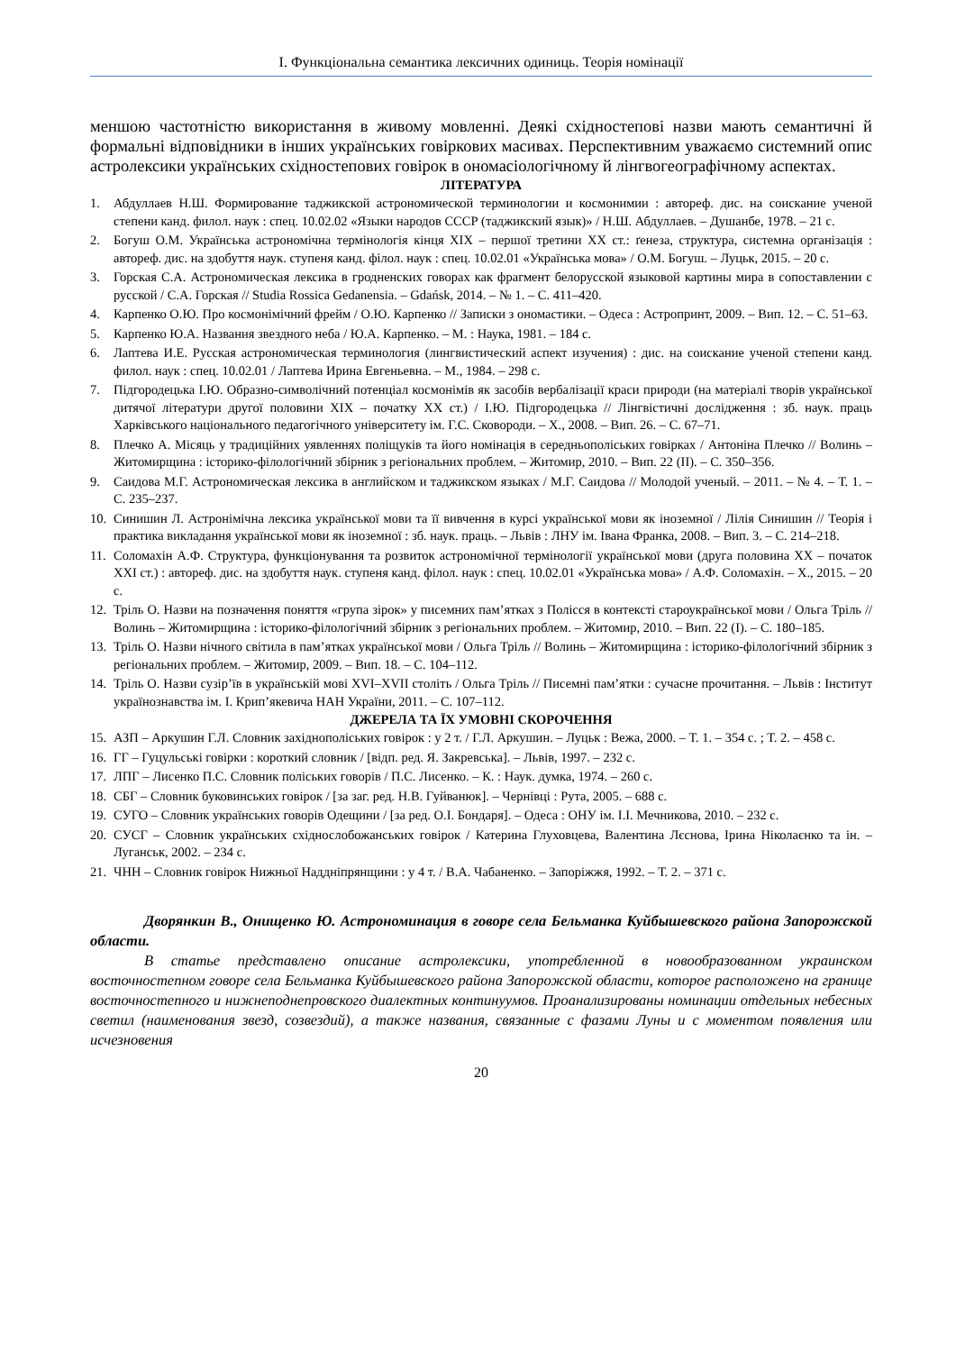І. Функціональна семантика лексичних одиниць. Теорія номінації
меншою частотністю використання в живому мовленні. Деякі східностепові назви мають семантичні й формальні відповідники в інших українських говіркових масивах. Перспективним уважаємо системний опис астролексики українських східностепових говірок в ономасіологічному й лінгвогеографічному аспектах.
ЛІТЕРАТУРА
1. Абдуллаев Н.Ш. Формирование таджикской астрономической терминологии и космонимии : автореф. дис. на соискание ученой степени канд. филол. наук : спец. 10.02.02 «Языки народов СССР (таджикский язык)» / Н.Ш. Абдуллаев. – Душанбе, 1978. – 21 с.
2. Богуш О.М. Українська астрономічна термінологія кінця ХІХ – першої третини ХХ ст.: ґенеза, структура, системна організація : автореф. дис. на здобуття наук. ступеня канд. філол. наук : спец. 10.02.01 «Українська мова» / О.М. Богуш. – Луцьк, 2015. – 20 с.
3. Горская С.А. Астрономическая лексика в гродненских говорах как фрагмент белорусской языковой картины мира в сопоставлении с русской / С.А. Горская // Studia Rossica Gedanensia. – Gdańsk, 2014. – № 1. – С. 411–420.
4. Карпенко О.Ю. Про космонімічний фрейм / О.Ю. Карпенко // Записки з ономастики. – Одеса : Астропринт, 2009. – Вип. 12. – С. 51–63.
5. Карпенко Ю.А. Названия звездного неба / Ю.А. Карпенко. – М. : Наука, 1981. – 184 с.
6. Лаптева И.Е. Русская астрономическая терминология (лингвистический аспект изучения) : дис. на соискание ученой степени канд. филол. наук : спец. 10.02.01 / Лаптева Ирина Евгеньевна. – М., 1984. – 298 с.
7. Підгородецька І.Ю. Образно-символічний потенціал космонімів як засобів вербалізації краси природи (на матеріалі творів української дитячої літератури другої половини ХІХ – початку ХХ ст.) / І.Ю. Підгородецька // Лінгвістичні дослідження : зб. наук. праць Харківського національного педагогічного університету ім. Г.С. Сковороди. – Х., 2008. – Вип. 26. – С. 67–71.
8. Плечко А. Місяць у традиційних уявленнях поліщуків та його номінація в середньополіських говірках / Антоніна Плечко // Волинь – Житомирщина : історико-філологічний збірник з регіональних проблем. – Житомир, 2010. – Вип. 22 (ІІ). – С. 350–356.
9. Саидова М.Г. Астрономическая лексика в английском и таджикском языках / М.Г. Саидова // Молодой ученый. – 2011. – № 4. – Т. 1. – С. 235–237.
10. Синишин Л. Астронімічна лексика української мови та її вивчення в курсі української мови як іноземної / Лілія Синишин // Теорія і практика викладання української мови як іноземної : зб. наук. праць. – Львів : ЛНУ ім. Івана Франка, 2008. – Вип. 3. – С. 214–218.
11. Соломахін А.Ф. Структура, функціонування та розвиток астрономічної термінології української мови (друга половина ХХ – початок ХХІ ст.) : автореф. дис. на здобуття наук. ступеня канд. філол. наук : спец. 10.02.01 «Українська мова» / А.Ф. Соломахін. – Х., 2015. – 20 с.
12. Тріль О. Назви на позначення поняття «група зірок» у писемних пам’ятках з Полісся в контексті староукраїнської мови / Ольга Тріль // Волинь – Житомирщина : історико-філологічний збірник з регіональних проблем. – Житомир, 2010. – Вип. 22 (І). – С. 180–185.
13. Тріль О. Назви нічного світила в пам’ятках української мови / Ольга Тріль // Волинь – Житомирщина : історико-філологічний збірник з регіональних проблем. – Житомир, 2009. – Вип. 18. – С. 104–112.
14. Тріль О. Назви сузір’їв в українській мові XVI–XVII століть / Ольга Тріль // Писемні пам’ятки : сучасне прочитання. – Львів : Інститут українознавства ім. І. Крип’якевича НАН України, 2011. – С. 107–112.
ДЖЕРЕЛА ТА ЇХ УМОВНІ СКОРОЧЕННЯ
15. АЗП – Аркушин Г.Л. Словник західнополіських говірок : у 2 т. / Г.Л. Аркушин. – Луцьк : Вежа, 2000. – Т. 1. – 354 с. ; Т. 2. – 458 с.
16. ГГ – Гуцульські говірки : короткий словник / [відп. ред. Я. Закревська]. – Львів, 1997. – 232 с.
17. ЛПГ – Лисенко П.С. Словник поліських говорів / П.С. Лисенко. – К. : Наук. думка, 1974. – 260 с.
18. СБГ – Словник буковинських говірок / [за заг. ред. Н.В. Гуйванюк]. – Чернівці : Рута, 2005. – 688 с.
19. СУГО – Словник українських говорів Одещини / [за ред. О.І. Бондаря]. – Одеса : ОНУ ім. І.І. Мечникова, 2010. – 232 с.
20. СУСГ – Словник українських східнослобожанських говірок / Катерина Глуховцева, Валентина Лєснова, Ірина Ніколаєнко та ін. – Луганськ, 2002. – 234 с.
21. ЧНН – Словник говірок Нижньої Наддніпрянщини : у 4 т. / В.А. Чабаненко. – Запоріжжя, 1992. – Т. 2. – 371 с.
Дворянкин В., Онищенко Ю. Астрономинация в говоре села Бельманка Куйбышевского района Запорожской области.
В статье представлено описание астролексики, употребленной в новообразованном украинском восточностепном говоре села Бельманка Куйбышевского района Запорожской области, которое расположено на границе восточностепного и нижнеподнепровского диалектных континуумов. Проанализированы номинации отдельных небесных светил (наименования звезд, созвездий), а также названия, связанные с фазами Луны и с моментом появления или исчезновения
20